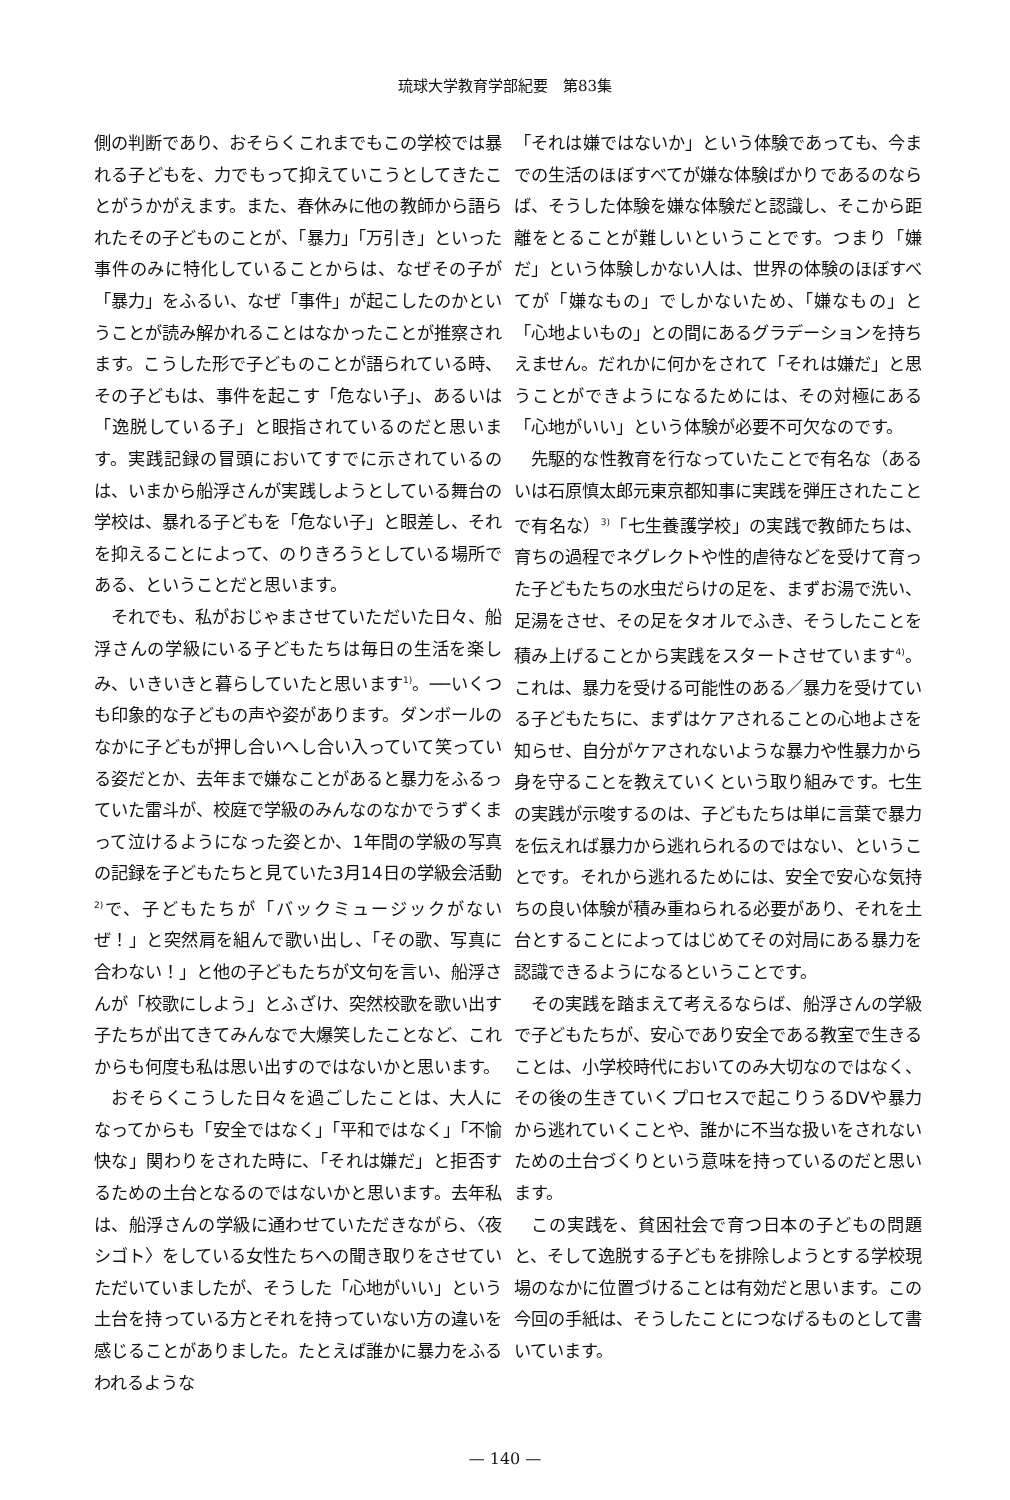琉球大学教育学部紀要　第83集
側の判断であり、おそらくこれまでもこの学校では暴れる子どもを、力でもって抑えていこうとしてきたことがうかがえます。また、春休みに他の教師から語られたその子どものことが、「暴力」「万引き」といった事件のみに特化していることからは、なぜその子が「暴力」をふるい、なぜ「事件」が起こしたのかということが読み解かれることはなかったことが推察されます。こうした形で子どものことが語られている時、その子どもは、事件を起こす「危ない子」、あるいは「逸脱している子」と眼指されているのだと思います。実践記録の冒頭においてすでに示されているのは、いまから船浮さんが実践しようとしている舞台の学校は、暴れる子どもを「危ない子」と眼差し、それを抑えることによって、のりきろうとしている場所である、ということだと思います。
それでも、私がおじゃまさせていただいた日々、船浮さんの学級にいる子どもたちは毎日の生活を楽しみ、いきいきと暮らしていたと思います<sup>1)</sup>。──いくつも印象的な子どもの声や姿があります。ダンボールのなかに子どもが押し合いへし合い入っていて笑っている姿だとか、去年まで嫌なことがあると暴力をふるっていた雷斗が、校庭で学級のみんなのなかでうずくまって泣けるようになった姿とか、1年間の学級の写真の記録を子どもたちと見ていた3月14日の学級会活動<sup>2)</sup>で、子どもたちが「バックミュージックがないぜ！」と突然肩を組んで歌い出し、「その歌、写真に合わない！」と他の子どもたちが文句を言い、船浮さんが「校歌にしよう」とふざけ、突然校歌を歌い出す子たちが出てきてみんなで大爆笑したことなど、これからも何度も私は思い出すのではないかと思います。
おそらくこうした日々を過ごしたことは、大人になってからも「安全ではなく」「平和ではなく」「不愉快な」関わりをされた時に、「それは嫌だ」と拒否するための土台となるのではないかと思います。去年私は、船浮さんの学級に通わせていただきながら、〈夜シゴト〉をしている女性たちへの聞き取りをさせていただいていましたが、そうした「心地がいい」という土台を持っている方とそれを持っていない方の違いを感じることがありました。たとえば誰かに暴力をふるわれるような
「それは嫌ではないか」という体験であっても、今までの生活のほぼすべてが嫌な体験ばかりであるのならば、そうした体験を嫌な体験だと認識し、そこから距離をとることが難しいということです。つまり「嫌だ」という体験しかない人は、世界の体験のほぼすべてが「嫌なもの」でしかないため、「嫌なもの」と「心地よいもの」との間にあるグラデーションを持ちえません。だれかに何かをされて「それは嫌だ」と思うことができようになるためには、その対極にある「心地がいい」という体験が必要不可欠なのです。
先駆的な性教育を行なっていたことで有名な（あるいは石原慎太郎元東京都知事に実践を弾圧されたことで有名な）<sup>3)</sup>「七生養護学校」の実践で教師たちは、育ちの過程でネグレクトや性的虐待などを受けて育った子どもたちの水虫だらけの足を、まずお湯で洗い、足湯をさせ、その足をタオルでふき、そうしたことを積み上げることから実践をスタートさせています<sup>4)</sup>。これは、暴力を受ける可能性のある／暴力を受けている子どもたちに、まずはケアされることの心地よさを知らせ、自分がケアされないような暴力や性暴力から身を守ることを教えていくという取り組みです。七生の実践が示唆するのは、子どもたちは単に言葉で暴力を伝えれば暴力から逃れられるのではない、ということです。それから逃れるためには、安全で安心な気持ちの良い体験が積み重ねられる必要があり、それを土台とすることによってはじめてその対局にある暴力を認識できるようになるということです。
その実践を踏まえて考えるならば、船浮さんの学級で子どもたちが、安心であり安全である教室で生きることは、小学校時代においてのみ大切なのではなく、その後の生きていくプロセスで起こりうるDVや暴力から逃れていくことや、誰かに不当な扱いをされないための土台づくりという意味を持っているのだと思います。
この実践を、貧困社会で育つ日本の子どもの問題と、そして逸脱する子どもを排除しようとする学校現場のなかに位置づけることは有効だと思います。この今回の手紙は、そうしたことにつなげるものとして書いています。
— 140 —